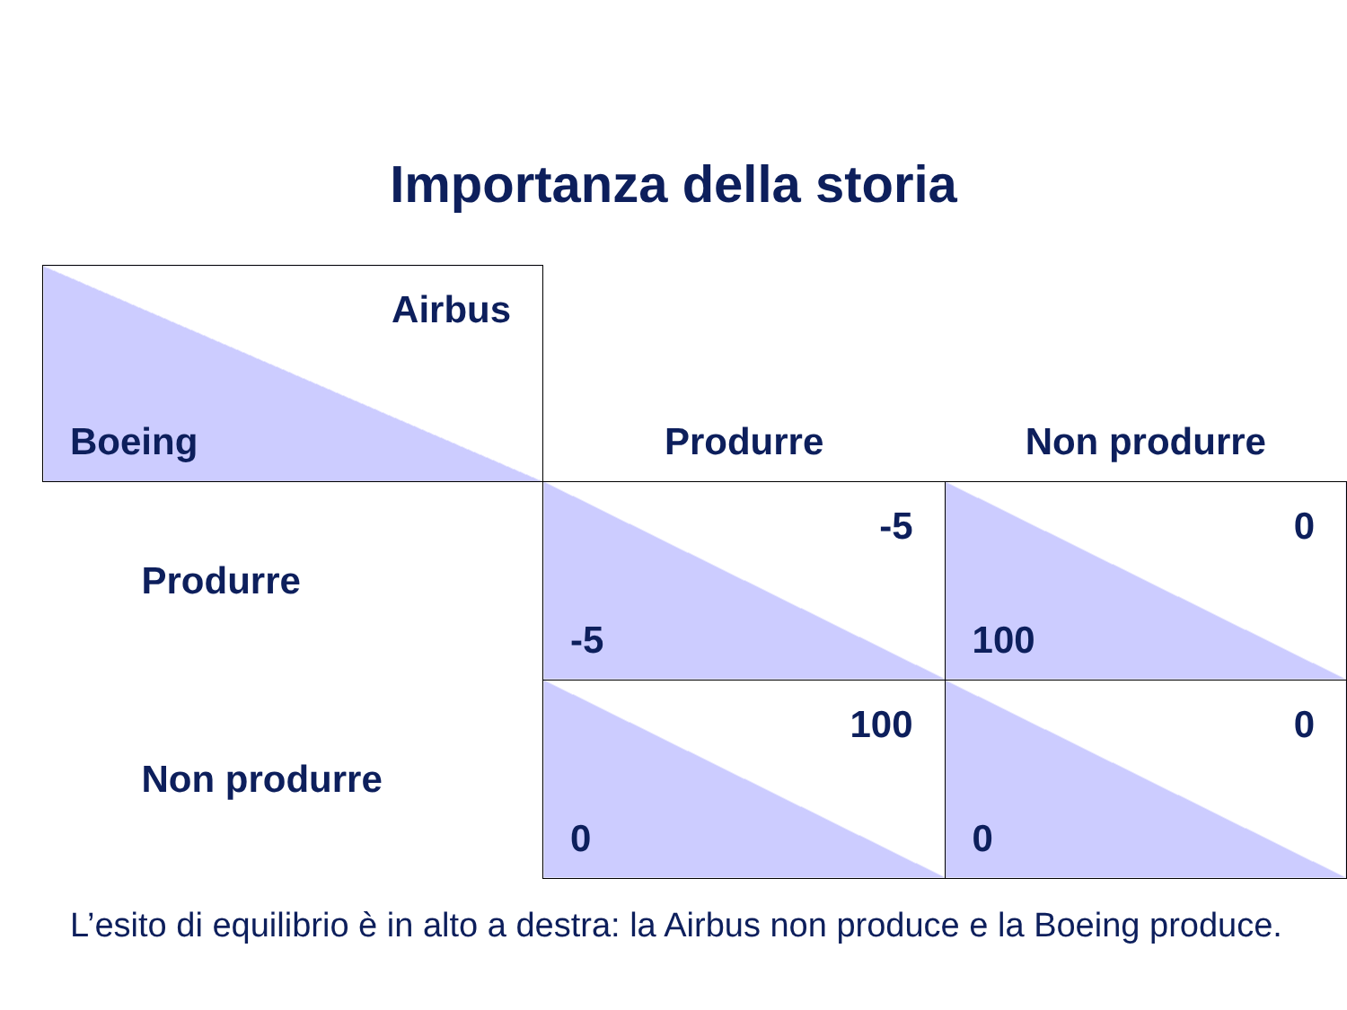Importanza della storia
| Airbus Boeing | Produrre | Non produrre |
| Produrre | -5 -5 | 0 100 |
| Non produrre | 100 0 | 0 0 |
L’esito di equilibrio è in alto a destra: la Airbus non produce e la Boeing produce.